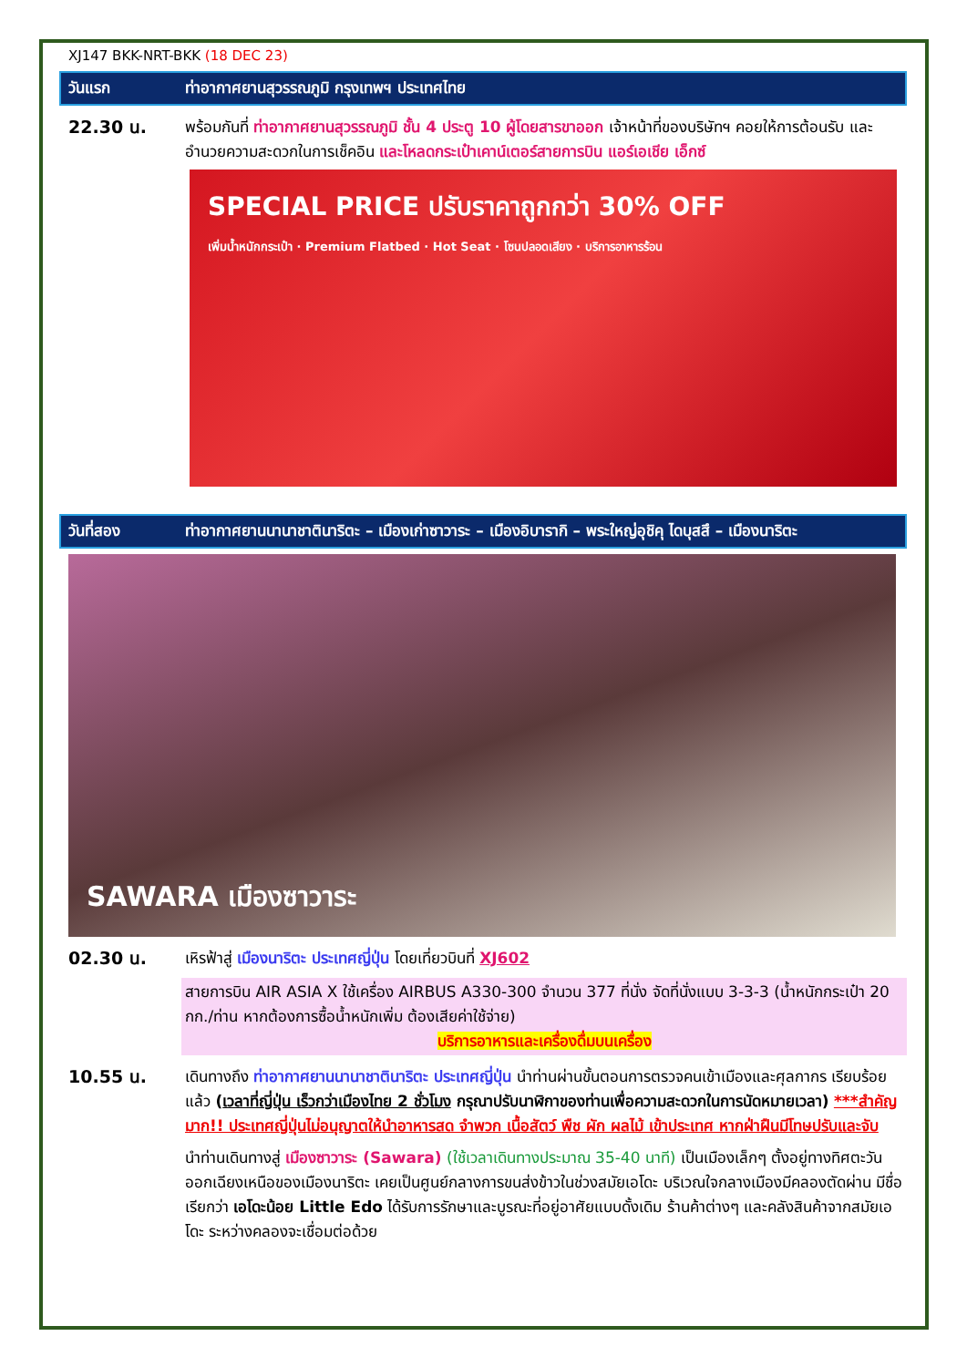XJ147 BKK-NRT-BKK (18 DEC 23)
วันแรก ท่าอากาศยานสุวรรณภูมิ กรุงเทพฯ ประเทศไทย
22.30 น. พร้อมกันที่ ท่าอากาศยานสุวรรณภูมิ ชั้น 4 ประตู 10 ผู้โดยสารขาออก เจ้าหน้าที่ของบริษัทฯ คอยให้การต้อนรับ และอำนวยความสะดวกในการเช็คอิน และโหลดกระเป๋าเคาน์เตอร์สายการบิน แอร์เอเชีย เอ็กซ์
SPECIAL PRICE ปรับราคาถูกกว่า 30% OFF
เพิ่มน้ำหนักกระเป๋า · Premium Flatbed · Hot Seat · โซนปลอดเสียง · บริการอาหารร้อน
วันที่สอง ท่าอากาศยานนานาชาตินาริตะ – เมืองเก่าซาวาระ – เมืองอิบารากิ – พระใหญ่อุชิคุ ไดบุสสึ – เมืองนาริตะ
SAWARA เมืองซาวาระ
02.30 น. เหิรฟ้าสู่ เมืองนาริตะ ประเทศญี่ปุ่น โดยเที่ยวบินที่ XJ602
สายการบิน AIR ASIA X ใช้เครื่อง AIRBUS A330-300 จำนวน 377 ที่นั่ง จัดที่นั่งแบบ 3-3-3 (น้ำหนักกระเป๋า 20 กก./ท่าน หากต้องการซื้อน้ำหนักเพิ่ม ต้องเสียค่าใช้จ่าย)
บริการอาหารและเครื่องดื่มบนเครื่อง
10.55 น. เดินทางถึง ท่าอากาศยานนานาชาตินาริตะ ประเทศญี่ปุ่น นำท่านผ่านขั้นตอนการตรวจคนเข้าเมืองและศุลกากร เรียบร้อยแล้ว (เวลาที่ญี่ปุ่น เร็วกว่าเมืองไทย 2 ชั่วโมง กรุณาปรับนาฬิกาของท่านเพื่อความสะดวกในการนัดหมายเวลา) ***สำคัญมาก!! ประเทศญี่ปุ่นไม่อนุญาตให้นำอาหารสด จำพวก เนื้อสัตว์ พืช ผัก ผลไม้ เข้าประเทศ หากฝ่าฝืนมีโทษปรับและจับ
นำท่านเดินทางสู่ เมืองซาวาระ (Sawara) (ใช้เวลาเดินทางประมาณ 35-40 นาที) เป็นเมืองเล็กๆ ตั้งอยู่ทางทิศตะวันออกเฉียงเหนือของเมืองนาริตะ เคยเป็นศูนย์กลางการขนส่งข้าวในช่วงสมัยเอโดะ บริเวณใจกลางเมืองมีคลองตัดผ่าน มีชื่อเรียกว่า เอโดะน้อย Little Edo ได้รับการรักษาและบูรณะที่อยู่อาศัยแบบดั้งเดิม ร้านค้าต่างๆ และคลังสินค้าจากสมัยเอโดะ ระหว่างคลองจะเชื่อมต่อด้วย